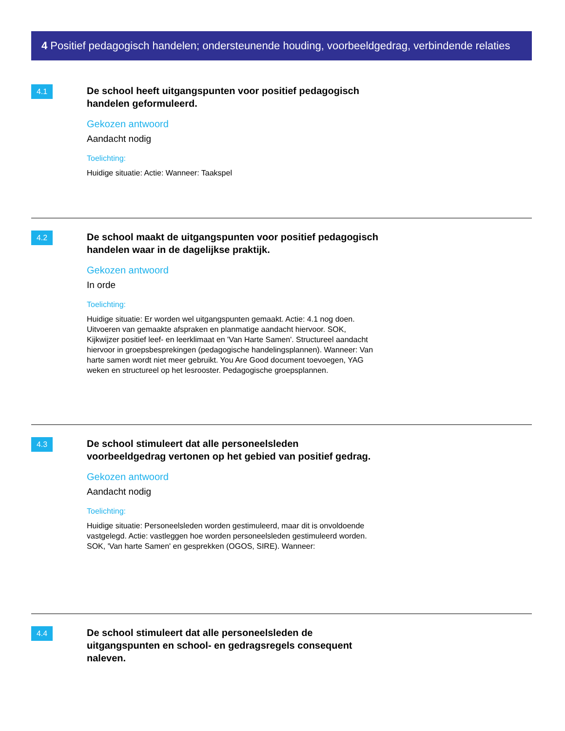4 Positief pedagogisch handelen; ondersteunende houding, voorbeeldgedrag, verbindende relaties
4.1
De school heeft uitgangspunten voor positief pedagogisch handelen geformuleerd.
Gekozen antwoord
Aandacht nodig
Toelichting:
Huidige situatie: Actie: Wanneer: Taakspel
4.2
De school maakt de uitgangspunten voor positief pedagogisch handelen waar in de dagelijkse praktijk.
Gekozen antwoord
In orde
Toelichting:
Huidige situatie: Er worden wel uitgangspunten gemaakt. Actie: 4.1 nog doen. Uitvoeren van gemaakte afspraken en planmatige aandacht hiervoor. SOK, Kijkwijzer positief leef- en leerklimaat en 'Van Harte Samen'. Structureel aandacht hiervoor in groepsbesprekingen (pedagogische handelingsplannen). Wanneer: Van harte samen wordt niet meer gebruikt. You Are Good document toevoegen, YAG weken en structureel op het lesrooster. Pedagogische groepsplannen.
4.3
De school stimuleert dat alle personeelsleden voorbeeldgedrag vertonen op het gebied van positief gedrag.
Gekozen antwoord
Aandacht nodig
Toelichting:
Huidige situatie: Personeelsleden worden gestimuleerd, maar dit is onvoldoende vastgelegd. Actie: vastleggen hoe worden personeelsleden gestimuleerd worden. SOK, 'Van harte Samen' en gesprekken (OGOS, SIRE). Wanneer:
4.4
De school stimuleert dat alle personeelsleden de uitgangspunten en school- en gedragsregels consequent naleven.